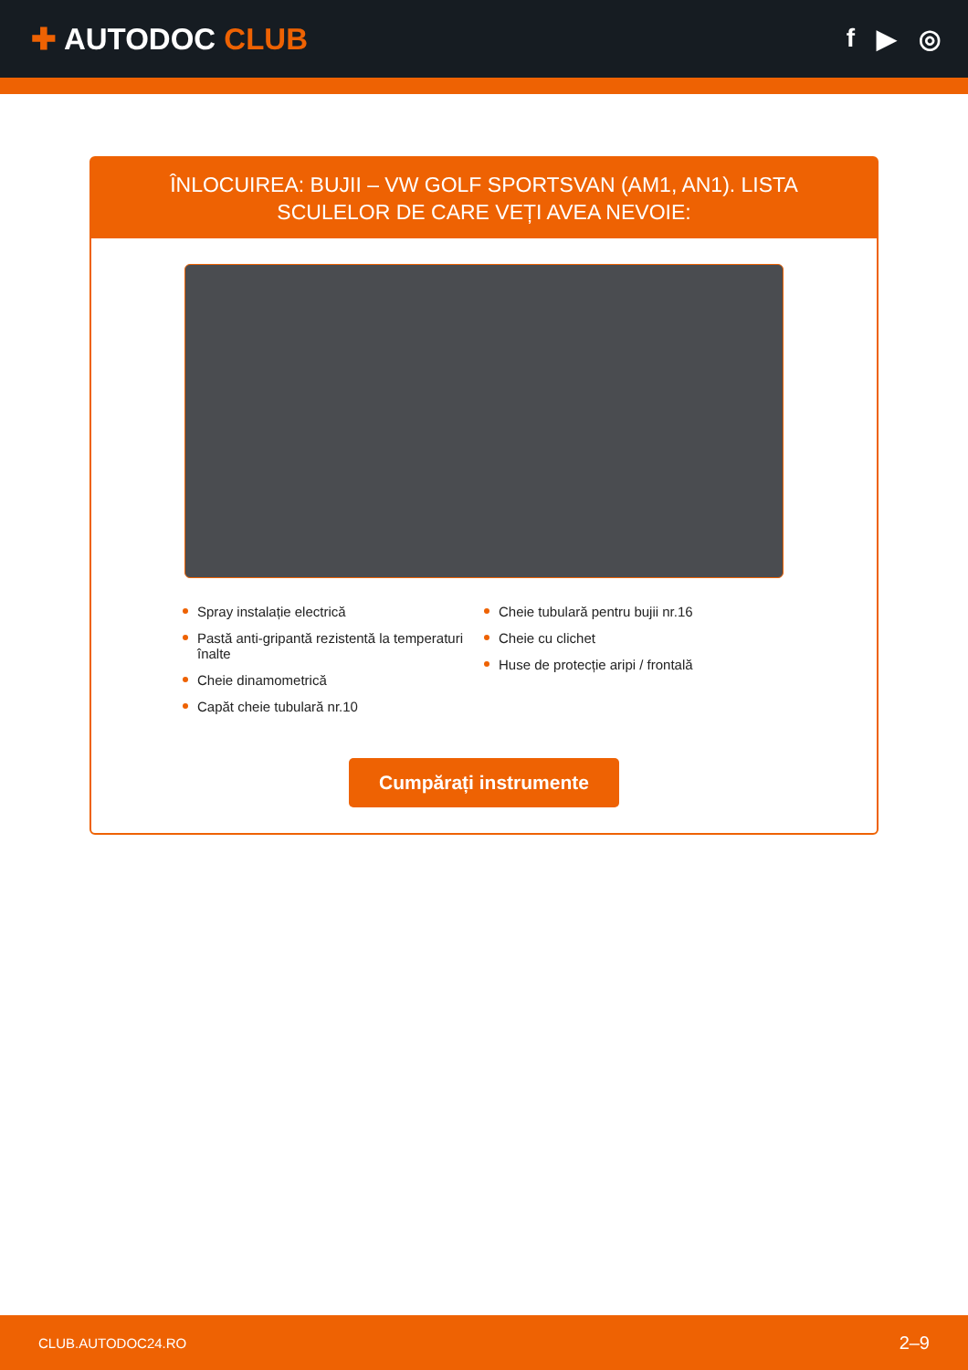✚ AUTODOC CLUB
f ▶ ◎
ÎNLOCUIREA: BUJII – VW GOLF SPORTSVAN (AM1, AN1). LISTA SCULELOR DE CARE VEȚI AVEA NEVOIE:
Spray instalație electrică
Pastă anti-gripantă rezistentă la temperaturi înalte
Cheie dinamometrică
Capăt cheie tubulară nr.10
Cheie tubulară pentru bujii nr.16
Cheie cu clichet
Huse de protecție aripi / frontală
Cumpărați instrumente
CLUB.AUTODOC24.RO 2–9